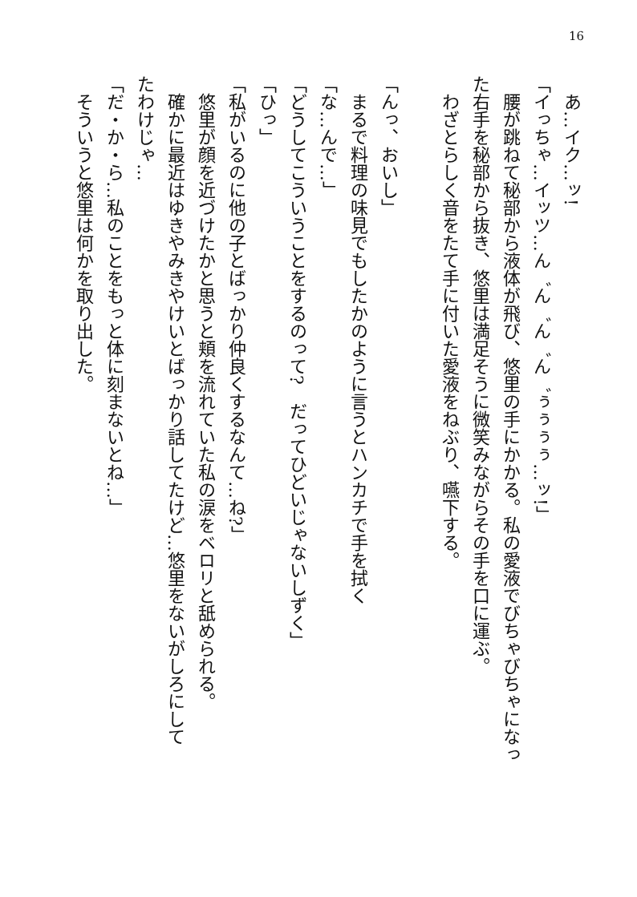16
　あ…イク…ッ!
「イっちゃ…イッツ…ん゛ん゛ん゛ん゛ぅぅぅぅ…ッ!」
　腰が跳ねて秘部から液体が飛び、悠里の手にかかる。私の愛液でびちゃびちゃになっ
た右手を秘部から抜き、悠里は満足そうに微笑みながらその手を口に運ぶ。
　わざとらしく音をたて手に付いた愛液をねぶり、嚥下する。
「んっ、おいし」
　まるで料理の味見でもしたかのように言うとハンカチで手を拭く
「な…んで…」
「どうしてこういうことをするのって?　だってひどいじゃないしずく」
「ひっ」
「私がいるのに他の子とばっかり仲良くするなんて…ね?」
　悠里が顔を近づけたかと思うと頬を流れていた私の涙をベロリと舐められる。
　確かに最近はゆきやみきやけいとばっかり話してたけど…悠里をないがしろにして
たわけじゃ…
「だ・か・ら…私のことをもっと体に刻まないとね…」
　そういうと悠里は何かを取り出した。